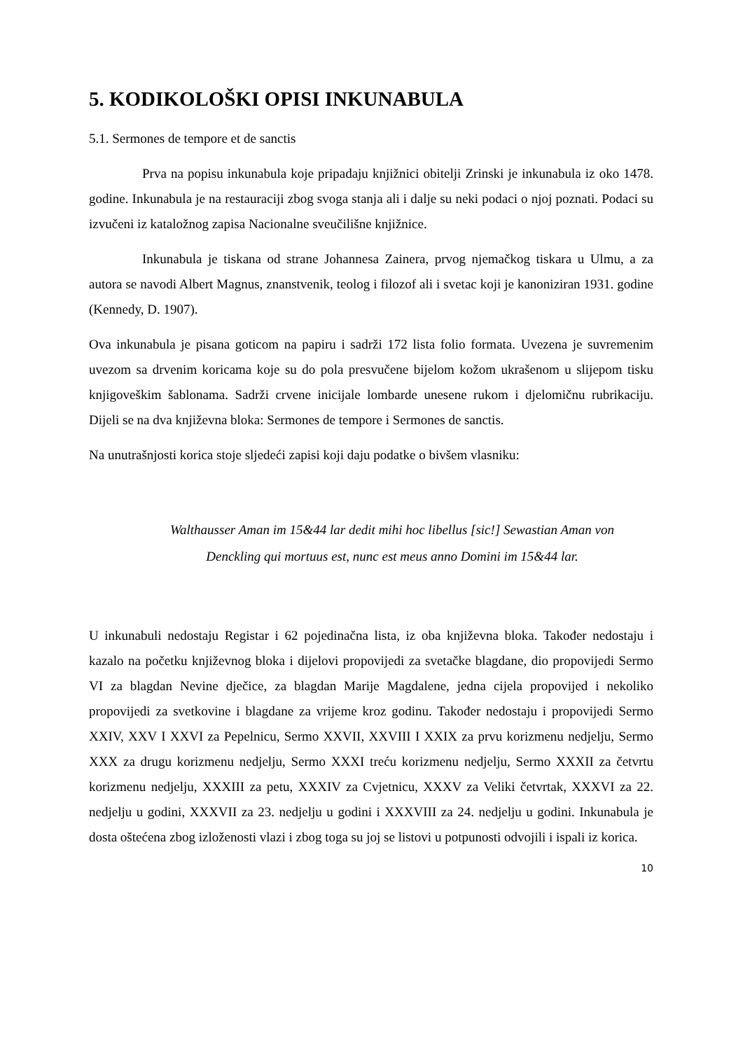5. KODIKOLOŠKI OPISI INKUNABULA
5.1. Sermones de tempore et de sanctis
Prva na popisu inkunabula koje pripadaju knjižnici obitelji Zrinski je inkunabula iz oko 1478. godine. Inkunabula je na restauraciji zbog svoga stanja ali i dalje su neki podaci o njoj poznati. Podaci su izvučeni iz kataložnog zapisa Nacionalne sveučilišne knjižnice.
Inkunabula je tiskana od strane Johannesa Zainera, prvog njemačkog tiskara u Ulmu, a za autora se navodi Albert Magnus, znanstvenik, teolog i filozof ali i svetac koji je kanoniziran 1931. godine (Kennedy, D. 1907).
Ova inkunabula je pisana goticom na papiru i sadrži 172 lista folio formata. Uvezena je suvremenim uvezom sa drvenim koricama koje su do pola presvučene bijelom kožom ukrašenom u slijepom tisku knjigoveškim šablonama. Sadrži crvene inicijale lombarde unesene rukom i djelomičnu rubrikaciju. Dijeli se na dva književna bloka: Sermones de tempore i Sermones de sanctis.
Na unutrašnjosti korica stoje sljedeći zapisi koji daju podatke o bivšem vlasniku:
Walthausser Aman im 15&44 lar dedit mihi hoc libellus [sic!] Sewastian Aman von
Denckling qui mortuus est, nunc est meus anno Domini im 15&44 lar.
U inkunabuli nedostaju Registar i 62 pojedinačna lista, iz oba književna bloka. Također nedostaju i kazalo na početku književnog bloka i dijelovi propovijedi za svetačke blagdane, dio propovijedi Sermo VI za blagdan Nevine dječice, za blagdan Marije Magdalene, jedna cijela propovijed i nekoliko propovijedi za svetkovine i blagdane za vrijeme kroz godinu. Također nedostaju i propovijedi Sermo XXIV, XXV I XXVI za Pepelnicu, Sermo XXVII, XXVIII I XXIX za prvu korizmenu nedjelju, Sermo XXX za drugu korizmenu nedjelju, Sermo XXXI treću korizmenu nedjelju, Sermo XXXII za četvrtu korizmenu nedjelju, XXXIII za petu, XXXIV za Cvjetnicu, XXXV za Veliki četvrtak, XXXVI za 22. nedjelju u godini, XXXVII za 23. nedjelju u godini i XXXVIII za 24. nedjelju u godini. Inkunabula je dosta oštećena zbog izloženosti vlazi i zbog toga su joj se listovi u potpunosti odvojili i ispali iz korica.
10